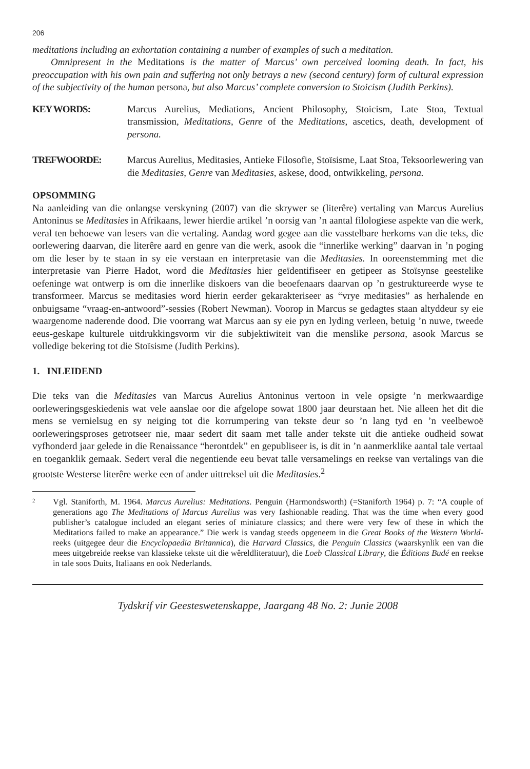206
meditations including an exhortation containing a number of examples of such a meditation.
Omnipresent in the Meditations is the matter of Marcus’ own perceived looming death. In fact, his preoccupation with his own pain and suffering not only betrays a new (second century) form of cultural expression of the subjectivity of the human persona, but also Marcus’ complete conversion to Stoicism (Judith Perkins).
KEY WORDS: Marcus Aurelius, Mediations, Ancient Philosophy, Stoicism, Late Stoa, Textual transmission, Meditations, Genre of the Meditations, ascetics, death, development of persona.
TREFWOORDE: Marcus Aurelius, Meditasies, Antieke Filosofie, Stoïsisme, Laat Stoa, Teksoorlewering van die Meditasies, Genre van Meditasies, askese, dood, ontwikkeling, persona.
OPSOMMING
Na aanleiding van die onlangse verskyning (2007) van die skrywer se (literêre) vertaling van Marcus Aurelius Antoninus se Meditasies in Afrikaans, lewer hierdie artikel ’n oorsig van ’n aantal filologiese aspekte van die werk, veral ten behoewe van lesers van die vertaling. Aandag word gegee aan die vasstelbare herkoms van die teks, die oorlewering daarvan, die literêre aard en genre van die werk, asook die “innerlike werking” daarvan in ’n poging om die leser by te staan in sy eie verstaan en interpretasie van die Meditasies. In ooreenstemming met die interpretasie van Pierre Hadot, word die Meditasies hier geïdentifiseer en getipeer as Stoïsynse geestelike oefeninge wat ontwerp is om die innerlike diskoers van die beoefenaars daarvan op ’n gestruktureerde wyse te transformeer. Marcus se meditasies word hierin eerder gekarakteriseer as “vrye meditasies” as herhalende en onbuigsame “vraag-en-antwoord”-sessies (Robert Newman). Voorop in Marcus se gedagtes staan altyddeur sy eie waargenome naderende dood. Die voorrang wat Marcus aan sy eie pyn en lyding verleen, betuig ’n nuwe, tweede eeus-geskape kulturele uitdrukkingsvorm vir die subjektiwiteit van die menslike persona, asook Marcus se volledige bekering tot die Stoïsisme (Judith Perkins).
1. INLEIDEND
Die teks van die Meditasies van Marcus Aurelius Antoninus vertoon in vele opsigte ’n merkwaardige oorleweringsgeskiedenis wat vele aanslae oor die afgelope sowat 1800 jaar deurstaan het. Nie alleen het dit die mens se vernielsug en sy neiging tot die korrumpering van tekste deur so ’n lang tyd en ’n veelbewoë oorleweringsproses getrotseer nie, maar sedert dit saam met talle ander tekste uit die antieke oudheid sowat vyfhonderd jaar gelede in die Renaissance “herontdek” en gepubliseer is, is dit in ’n aanmerklike aantal tale vertaal en toeganklik gemaak. Sedert veral die negentiende eeu bevat talle versamelings en reekse van vertalings van die grootste Westerse literêre werke een of ander uittreksel uit die Meditasies.<sup>2</sup>
2
Vgl. Staniforth, M. 1964. Marcus Aurelius: Meditations. Penguin (Harmondsworth) (=Staniforth 1964) p. 7: “A couple of generations ago The Meditations of Marcus Aurelius was very fashionable reading. That was the time when every good publisher’s catalogue included an elegant series of miniature classics; and there were very few of these in which the Meditations failed to make an appearance.” Die werk is vandag steeds opgeneem in die Great Books of the Western World-reeks (uitgegee deur die Encyclopaedia Britannica), die Harvard Classics, die Penguin Classics (waarskynlik een van die mees uitgebreide reekse van klassieke tekste uit die wêreldliteratuur), die Loeb Classical Library, die Éditions Budé en reekse in tale soos Duits, Italiaans en ook Nederlands.
Tydskrif vir Geesteswetenskappe, Jaargang 48 No. 2: Junie 2008